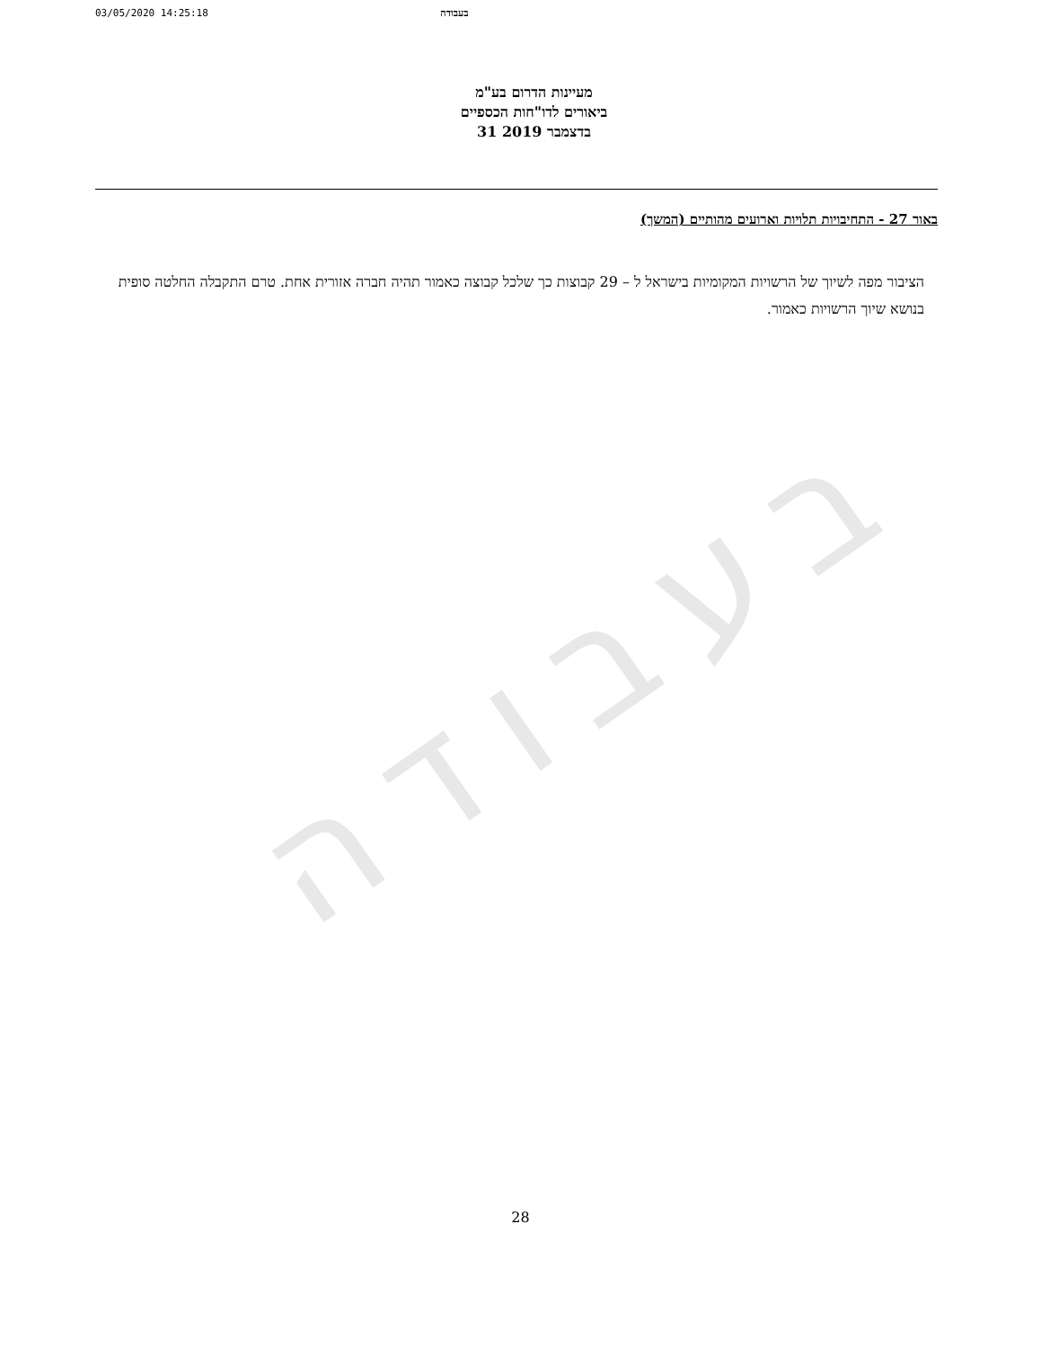03/05/2020 14:25:18 בעבודה
מעיינות הדרום בע"מ
ביאורים לדו"חות הכספיים
31 בדצמבר 2019
באור 27 - התחיבויות תלויות וארועים מהותיים (המשך)
הציבור מפה לשיוך של הרשויות המקומיות בישראל ל – 29 קבוצות כך שלכל קבוצה כאמור תהיה חברה אזורית אחת. טרם התקבלה החלטה סופית בנושא שיוך הרשויות כאמור.
בעבודה
28